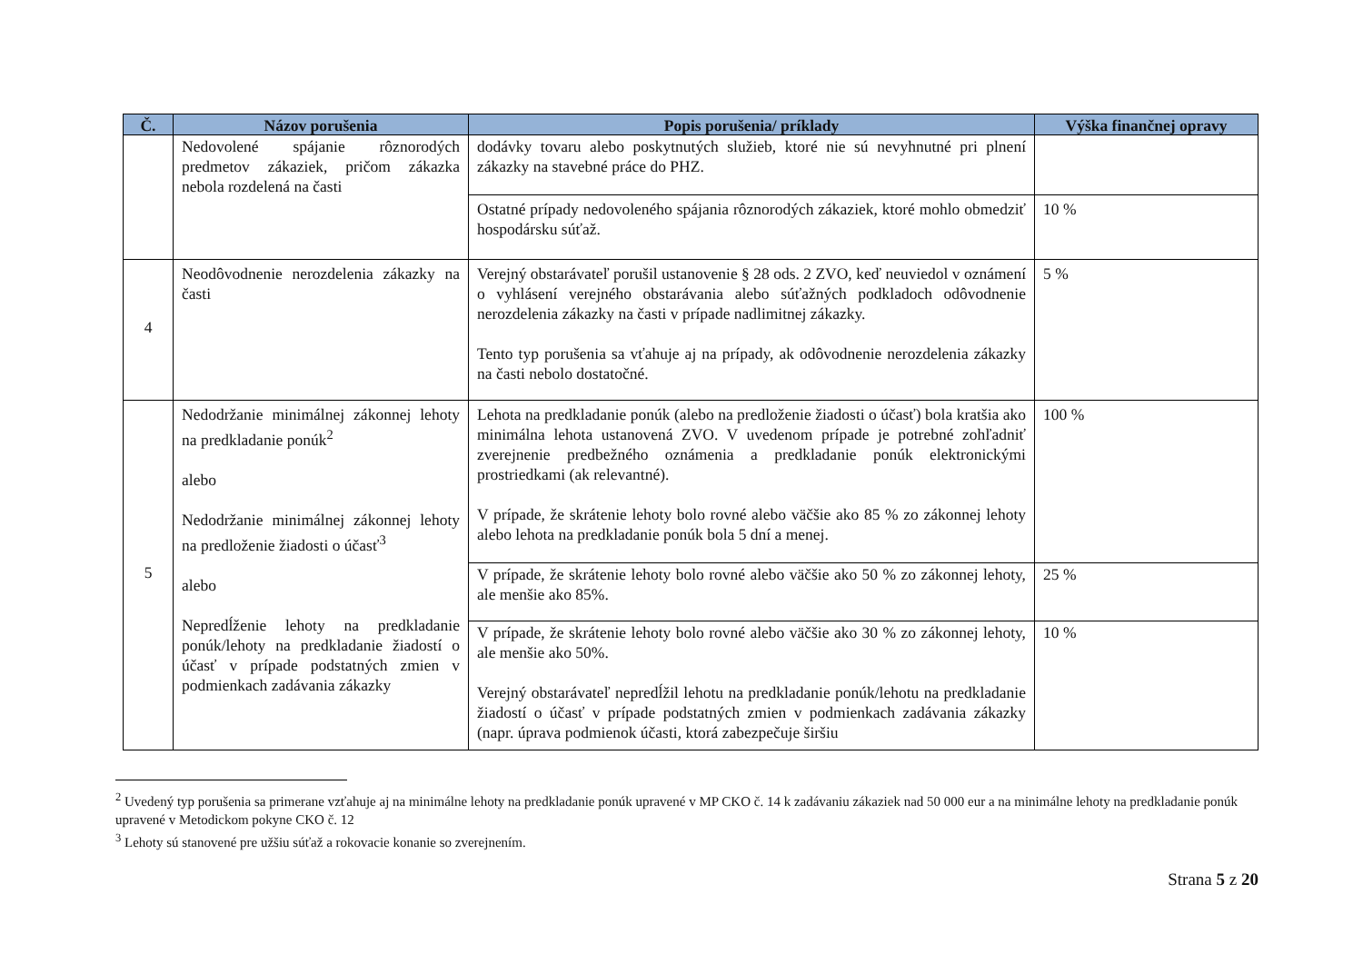| Č. | Názov porušenia | Popis porušenia/ príklady | Výška finančnej opravy |
| --- | --- | --- | --- |
| | Nedovolené spájanie rôznorodých predmetov zákaziek, pričom zákazka nebola rozdelená na časti | dodávky tovaru alebo poskytnutých služieb, ktoré nie sú nevyhnutné pri plnení zákazky na stavebné práce do PHZ. | |
| | | Ostatné prípady nedovoleného spájania rôznorodých zákaziek, ktoré mohlo obmedziť hospodársku súťaž. | 10 % |
| 4 | Neodôvodnenie nerozdelenia zákazky na časti | Verejný obstarávateľ porušil ustanovenie § 28 ods. 2 ZVO, keď neuviedol v oznámení o vyhlásení verejného obstarávania alebo súťažných podkladoch odôvodnenie nerozdelenia zákazky na časti v prípade nadlimitnej zákazky. Tento typ porušenia sa vťahuje aj na prípady, ak odôvodnenie nerozdelenia zákazky na časti nebolo dostatočné. | 5 % |
| 5 | Nedodržanie minimálnej zákonnej lehoty na predkladanie ponúk<sup>2</sup> alebo Nedodržanie minimálnej zákonnej lehoty na predloženie žiadosti o účasť<sup>3</sup> alebo Nepredĺženie lehoty na predkladanie ponúk/lehoty na predkladanie žiadostí o účasť v prípade podstatných zmien v podmienkach zadávania zákazky | Lehota na predkladanie ponúk (alebo na predloženie žiadosti o účasť) bola kratšia ako minimálna lehota ustanovená ZVO. V uvedenom prípade je potrebné zohľadniť zverejnenie predbežného oznámenia a predkladanie ponúk elektronickými prostriedkami (ak relevantné). V prípade, že skrátenie lehoty bolo rovné alebo väčšie ako 85 % zo zákonnej lehoty alebo lehota na predkladanie ponúk bola 5 dní a menej. | 100 % |
| | | V prípade, že skrátenie lehoty bolo rovné alebo väčšie ako 50 % zo zákonnej lehoty, ale menšie ako 85%. | 25 % |
| | | V prípade, že skrátenie lehoty bolo rovné alebo väčšie ako 30 % zo zákonnej lehoty, ale menšie ako 50%. Verejný obstarávateľ nepredĺžil lehotu na predkladanie ponúk/lehotu na predkladanie žiadostí o účasť v prípade podstatných zmien v podmienkach zadávania zákazky (napr. úprava podmienok účasti, ktorá zabezpečuje širšiu | 10 % |
<sup>2</sup> Uvedený typ porušenia sa primerane vzťahuje aj na minimálne lehoty na predkladanie ponúk upravené v MP CKO č. 14 k zadávaniu zákaziek nad 50 000 eur a na minimálne lehoty na predkladanie ponúk upravené v Metodickom pokyne CKO č. 12
<sup>3</sup> Lehoty sú stanovené pre užšiu súťaž a rokovacie konanie so zverejnením.
Strana 5 z 20